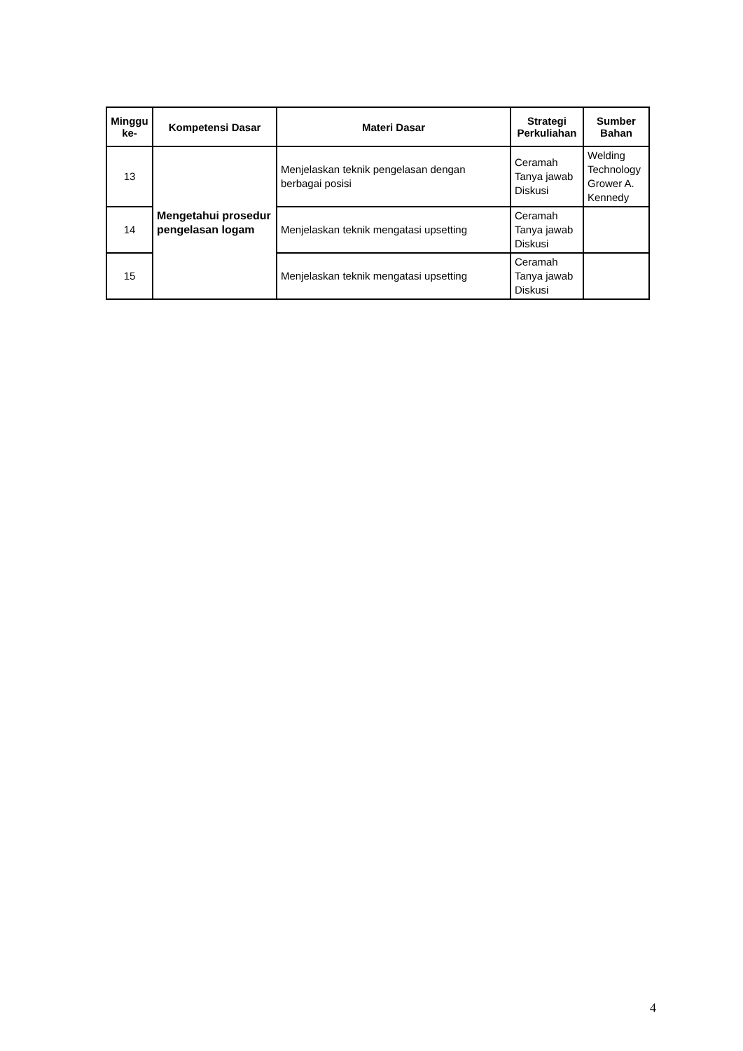| Minggu ke- | Kompetensi Dasar | Materi Dasar | Strategi Perkuliahan | Sumber Bahan |
| --- | --- | --- | --- | --- |
| 13 | Mengetahui prosedur pengelasan logam | Menjelaskan teknik pengelasan dengan berbagai posisi | Ceramah Tanya jawab Diskusi | Welding Technology Grower A. Kennedy |
| 14 | | Menjelaskan teknik mengatasi upsetting | Ceramah Tanya jawab Diskusi | |
| 15 | | Menjelaskan teknik mengatasi upsetting | Ceramah Tanya jawab Diskusi | |
4